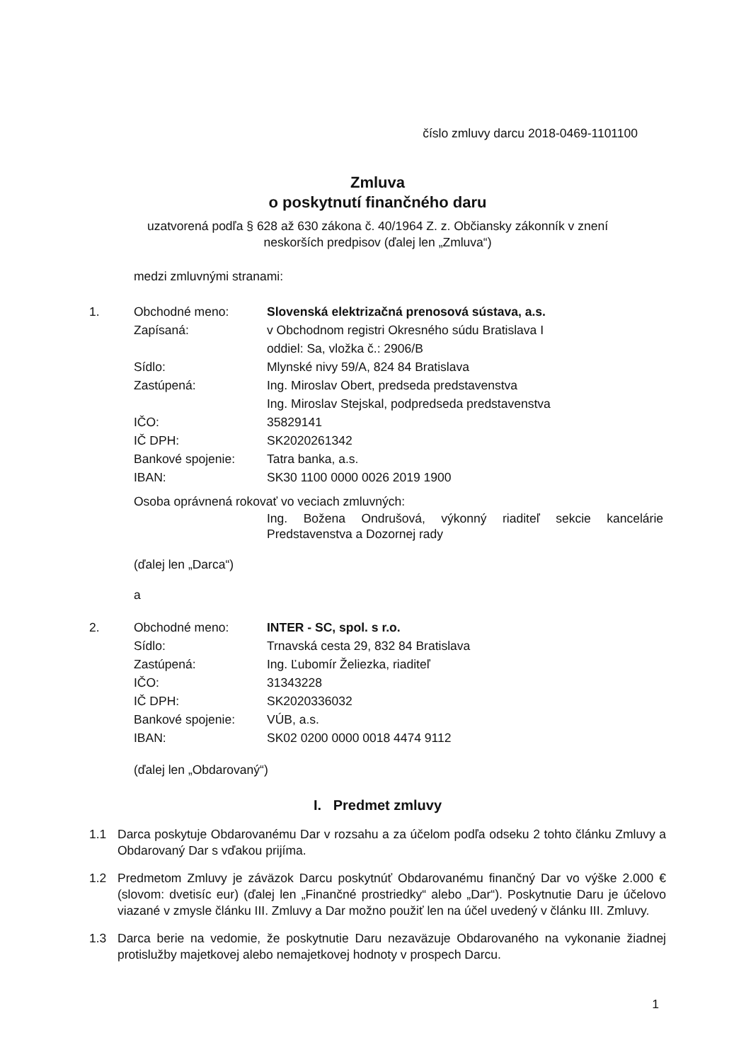číslo zmluvy darcu 2018-0469-1101100
Zmluva
o poskytnutí finančného daru
uzatvorená podľa § 628 až 630 zákona č. 40/1964 Z. z. Občiansky zákonník v znení
neskorších predpisov (ďalej len „Zmluva“)
medzi zmluvnými stranami:
| 1. | Obchodné meno: | Slovenská elektrizačná prenosová sústava, a.s. |
| | Zapísaná: | v Obchodnom registri Okresného súdu Bratislava I oddiel: Sa, vložka č.: 2906/B |
| | Sídlo: | Mlynské nivy 59/A, 824 84 Bratislava |
| | Zastúpená: | Ing. Miroslav Obert, predseda predstavenstva Ing. Miroslav Stejskal, podpredseda predstavenstva |
| | IČO: | 35829141 |
| | IČ DPH: | SK2020261342 |
| | Bankové spojenie: | Tatra banka, a.s. |
| | IBAN: | SK30 1100 0000 0026 2019 1900 |
| | Osoba oprávnená rokovať vo veciach zmluvných: | |
| | | Ing. Božena Ondrušová, výkonný riaditeľ sekcie kancelárie Predstavenstva a Dozornej rady |
(ďalej len „Darca“)
a
| 2. | Obchodné meno: | INTER - SC, spol. s r.o. |
| | Sídlo: | Trnavská cesta 29, 832 84 Bratislava |
| | Zastúpená: | Ing. Ľubomír Želiezka, riaditeľ |
| | IČO: | 31343228 |
| | IČ DPH: | SK2020336032 |
| | Bankové spojenie: | VÚB, a.s. |
| | IBAN: | SK02 0200 0000 0018 4474 9112 |
(ďalej len „Obdarovaný“)
I. Predmet zmluvy
1.1 Darca poskytuje Obdarovanému Dar v rozsahu a za účelom podľa odseku 2 tohto článku Zmluvy a Obdarovaný Dar s vďakou prijíma.
1.2 Predmetom Zmluvy je záväzok Darcu poskytnúť Obdarovanému finančný Dar vo výške 2.000 € (slovom: dvetisíc eur) (ďalej len „Finančné prostriedky“ alebo „Dar“). Poskytnutie Daru je účelovo viazané v zmysle článku III. Zmluvy a Dar možno použiť len na účel uvedený v článku III. Zmluvy.
1.3 Darca berie na vedomie, že poskytnutie Daru nezaväzuje Obdarovaného na vykonanie žiadnej protislužby majetkovej alebo nemajetkovej hodnoty v prospech Darcu.
1